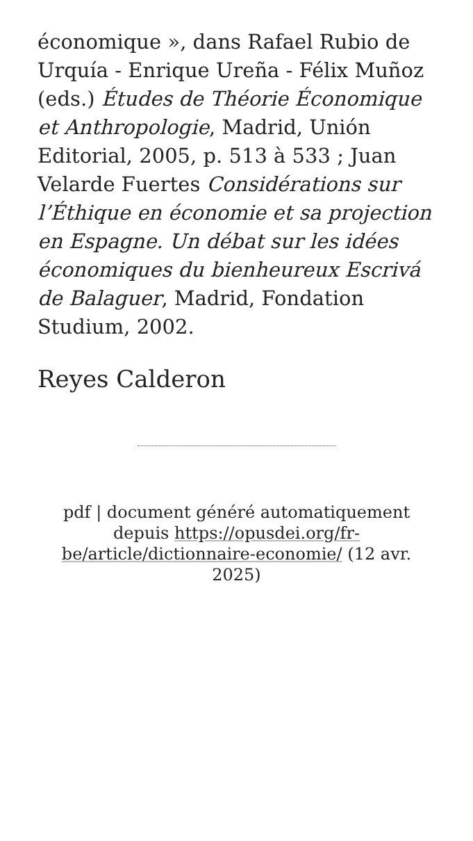économique », dans Rafael Rubio de Urquía - Enrique Ureña - Félix Muñoz (eds.) Études de Théorie Économique et Anthropologie, Madrid, Unión Editorial, 2005, p. 513 à 533 ; Juan Velarde Fuertes Considérations sur l’Éthique en économie et sa projection en Espagne. Un débat sur les idées économiques du bienheureux Escrivá de Balaguer, Madrid, Fondation Studium, 2002.
Reyes Calderon
pdf | document généré automatiquement depuis https://opusdei.org/fr-be/article/dictionnaire-economie/ (12 avr. 2025)